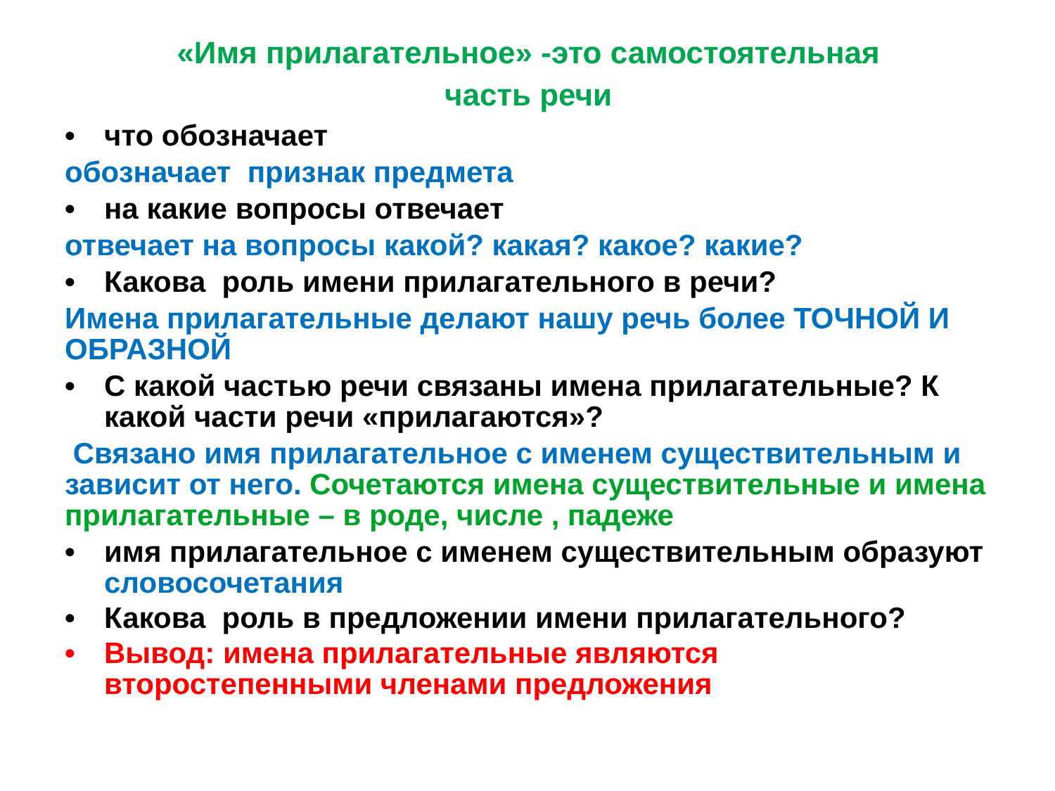«Имя прилагательное» -это самостоятельная
часть речи
• что обозначает
обозначает признак предмета
• на какие вопросы отвечает
отвечает на вопросы какой? какая? какое? какие?
• Какова роль имени прилагательного в речи?
Имена прилагательные делают нашу речь более ТОЧНОЙ И ОБРАЗНОЙ
• С какой частью речи связаны имена прилагательные? К какой части речи «прилагаются»?
Связано имя прилагательное с именем существительным и зависит от него. Сочетаются имена существительные и имена прилагательные – в роде, числе , падеже
• имя прилагательное с именем существительным образуют словосочетания
• Какова роль в предложении имени прилагательного?
• Вывод: имена прилагательные являются второстепенными членами предложения